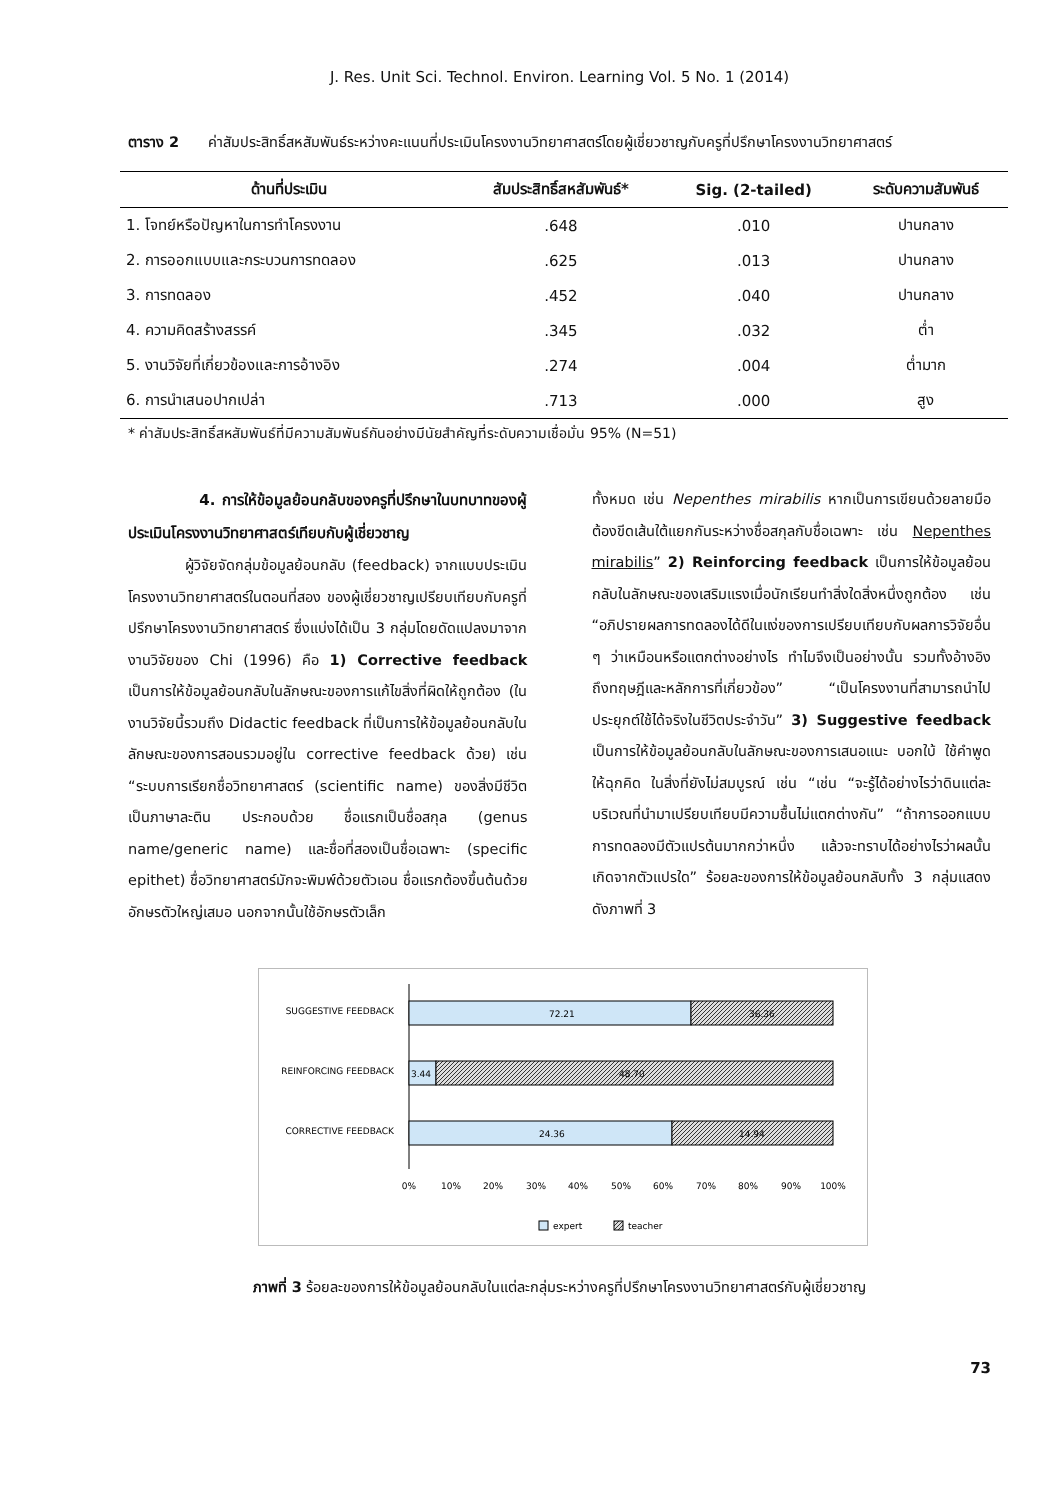J. Res. Unit Sci. Technol. Environ. Learning Vol. 5 No. 1 (2014)
ตาราง 2 ค่าสัมประสิทธิ์สหสัมพันธ์ระหว่างคะแนนที่ประเมินโครงงานวิทยาศาสตร์โดยผู้เชี่ยวชาญกับครูที่ปรึกษาโครงงานวิทยาศาสตร์
| ด้านที่ประเมิน | สัมประสิทธิ์สหสัมพันธ์* | Sig. (2-tailed) | ระดับความสัมพันธ์ |
| --- | --- | --- | --- |
| 1. โจทย์หรือปัญหาในการทำโครงงาน | .648 | .010 | ปานกลาง |
| 2. การออกแบบและกระบวนการทดลอง | .625 | .013 | ปานกลาง |
| 3. การทดลอง | .452 | .040 | ปานกลาง |
| 4. ความคิดสร้างสรรค์ | .345 | .032 | ต่ำ |
| 5. งานวิจัยที่เกี่ยวข้องและการอ้างอิง | .274 | .004 | ต่ำมาก |
| 6. การนำเสนอปากเปล่า | .713 | .000 | สูง |
* ค่าสัมประสิทธิ์สหสัมพันธ์ที่มีความสัมพันธ์กันอย่างมีนัยสำคัญที่ระดับความเชื่อมั่น 95% (N=51)
4. การให้ข้อมูลย้อนกลับของครูที่ปรึกษาในบทบาทของผู้ประเมินโครงงานวิทยาศาสตร์เทียบกับผู้เชี่ยวชาญ
ผู้วิจัยจัดกลุ่มข้อมูลย้อนกลับ (feedback) จากแบบประเมินโครงงานวิทยาศาสตร์ในตอนที่สอง ของผู้เชี่ยวชาญเปรียบเทียบกับครูที่ปรึกษาโครงงานวิทยาศาสตร์ ซึ่งแบ่งได้เป็น 3 กลุ่มโดยดัดแปลงมาจากงานวิจัยของ Chi (1996) คือ 1) Corrective feedback เป็นการให้ข้อมูลย้อนกลับในลักษณะของการแก้ไขสิ่งที่ผิดให้ถูกต้อง (ในงานวิจัยนี้รวมถึง Didactic feedback ที่เป็นการให้ข้อมูลย้อนกลับในลักษณะของการสอนรวมอยู่ใน corrective feedback ด้วย) เช่น “ระบบการเรียกชื่อวิทยาศาสตร์ (scientific name) ของสิ่งมีชีวิตเป็นภาษาละติน ประกอบด้วย ชื่อแรกเป็นชื่อสกุล (genus name/generic name) และชื่อที่สองเป็นชื่อเฉพาะ (specific epithet) ชื่อวิทยาศาสตร์มักจะพิมพ์ด้วยตัวเอน ชื่อแรกต้องขึ้นต้นด้วยอักษรตัวใหญ่เสมอ นอกจากนั้นใช้อักษรตัวเล็ก
ทั้งหมด เช่น Nepenthes mirabilis หากเป็นการเขียนด้วยลายมือต้องขีดเส้นใต้แยกกันระหว่างชื่อสกุลกับชื่อเฉพาะ เช่น Nepenthes mirabilis” 2) Reinforcing feedback เป็นการให้ข้อมูลย้อนกลับในลักษณะของเสริมแรงเมื่อนักเรียนทำสิ่งใดสิ่งหนึ่งถูกต้อง เช่น “อภิปรายผลการทดลองได้ดีในแง่ของการเปรียบเทียบกับผลการวิจัยอื่น ๆ ว่าเหมือนหรือแตกต่างอย่างไร ทำไมจึงเป็นอย่างนั้น รวมทั้งอ้างอิงถึงทฤษฎีและหลักการที่เกี่ยวข้อง” “เป็นโครงงานที่สามารถนำไปประยุกต์ใช้ได้จริงในชีวิตประจำวัน” 3) Suggestive feedback เป็นการให้ข้อมูลย้อนกลับในลักษณะของการเสนอแนะ บอกใบ้ ใช้คำพูดให้ฉุกคิด ในสิ่งที่ยังไม่สมบูรณ์ เช่น “เช่น “จะรู้ได้อย่างไรว่าดินแต่ละบริเวณที่นำมาเปรียบเทียบมีความชื้นไม่แตกต่างกัน” “ถ้าการออกแบบการทดลองมีตัวแปรต้นมากกว่าหนึ่ง แล้วจะทราบได้อย่างไรว่าผลนั้นเกิดจากตัวแปรใด” ร้อยละของการให้ข้อมูลย้อนกลับทั้ง 3 กลุ่มแสดงดังภาพที่ 3
SUGGESTIVE FEEDBACK
72.21
36.36
REINFORCING FEEDBACK
3.44
48.70
CORRECTIVE FEEDBACK
24.36
14.94
0%
10%
20%
30%
40%
50%
60%
70%
80%
90%
100%
expert
teacher
ภาพที่ 3 ร้อยละของการให้ข้อมูลย้อนกลับในแต่ละกลุ่มระหว่างครูที่ปรึกษาโครงงานวิทยาศาสตร์กับผู้เชี่ยวชาญ
73